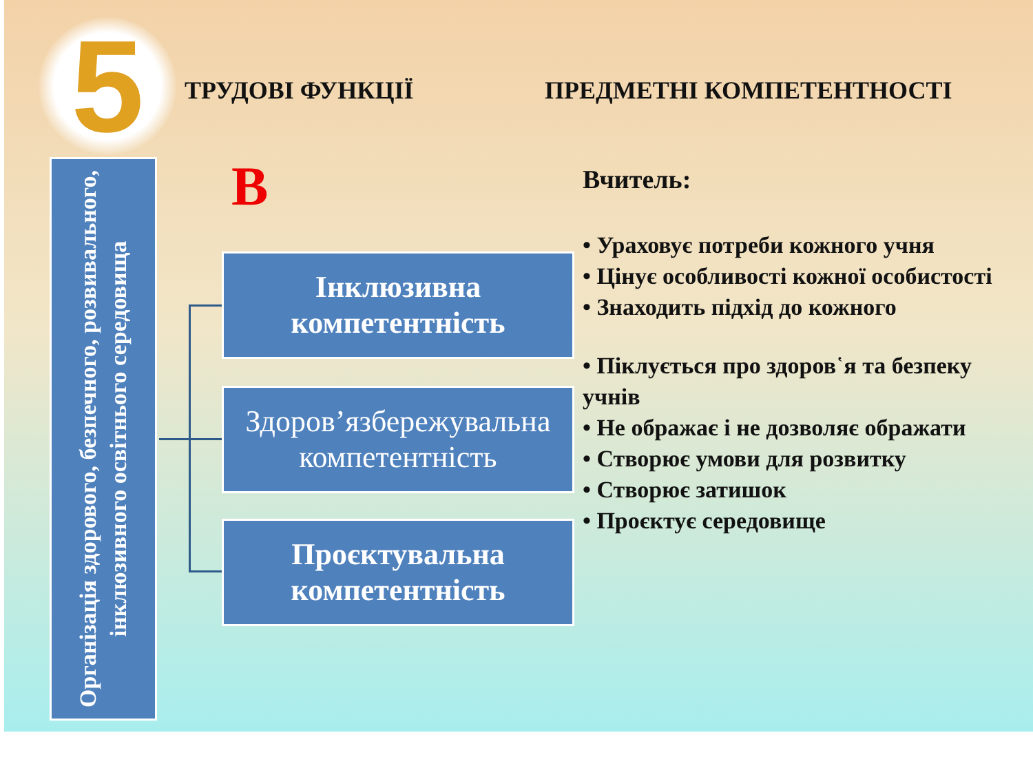5 ТРУДОВІ ФУНКЦІЇ ПРЕДМЕТНІ КОМПЕТЕНТНОСТІ
Організація здорового, безпечного, розвивального, інклюзивного освітнього середовища
В
Інклюзивна компетентність
Здоров’язбережувальна компетентність
Проєктувальна компетентність
Вчитель:
• Ураховує потреби кожного учня
• Цінує особливості кожної особистості
• Знаходить підхід до кожного
• Піклується про здоров῾я та безпеку учнів
• Не ображає і не дозволяє ображати
• Створює умови для розвитку
• Створює затишок
• Проєктує середовище